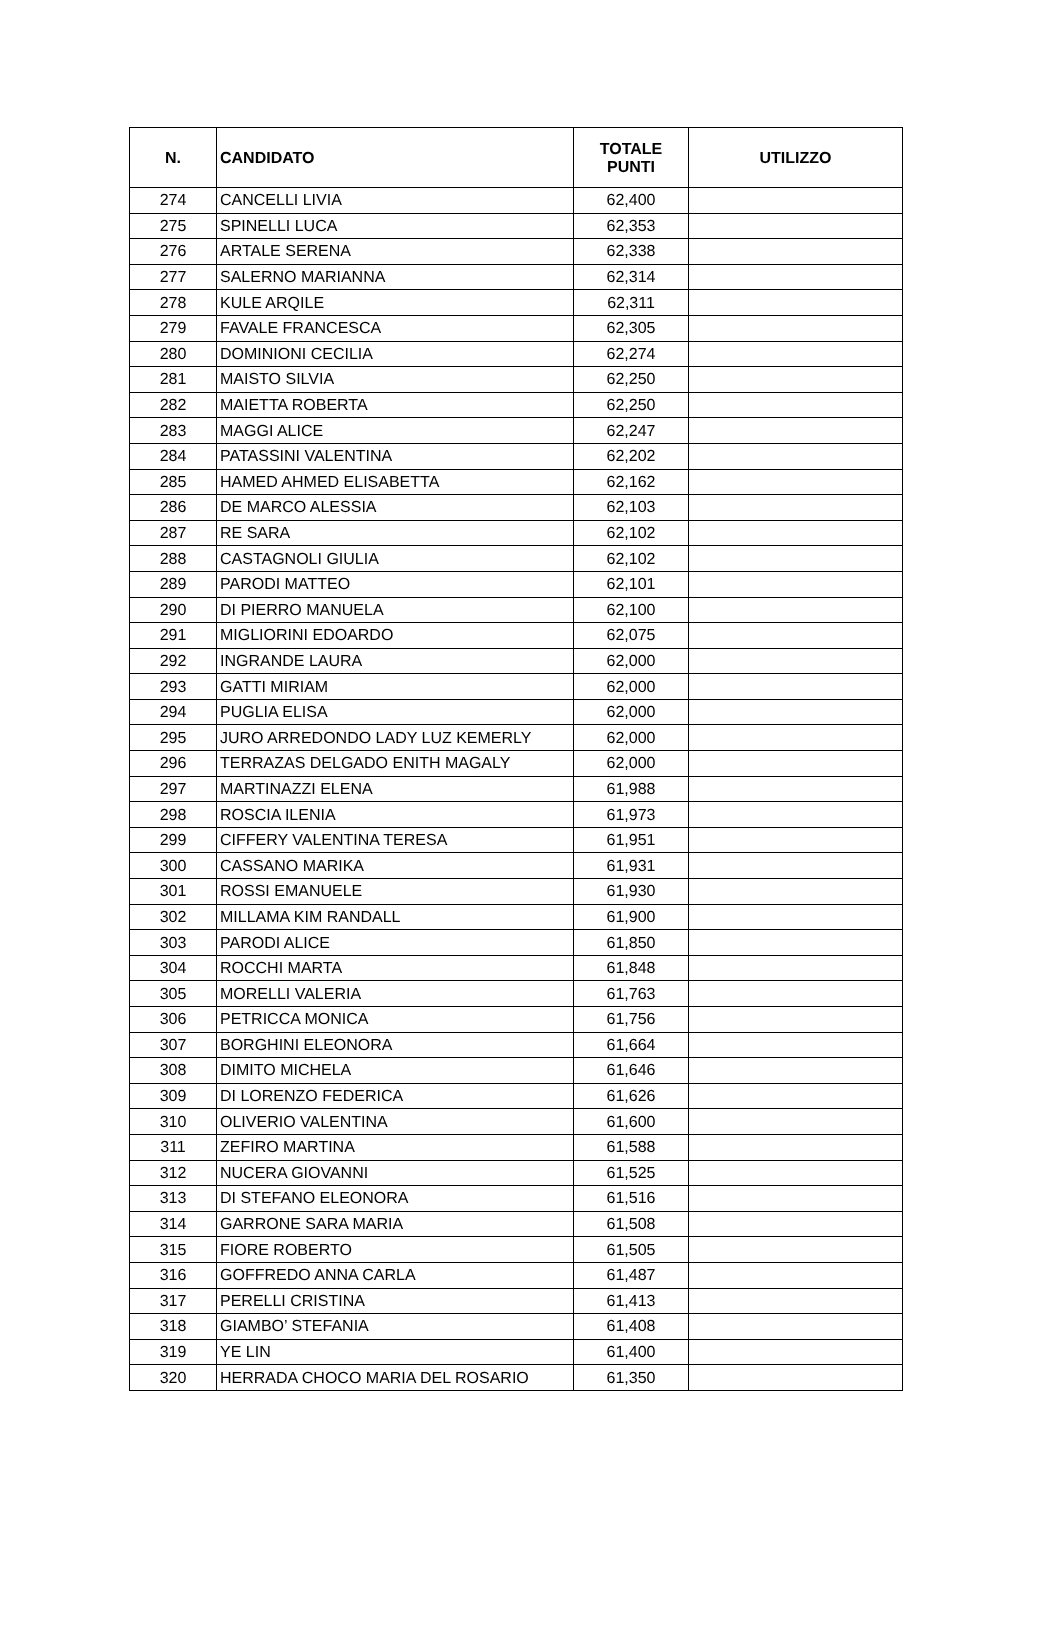| N. | CANDIDATO | TOTALE PUNTI | UTILIZZO |
| --- | --- | --- | --- |
| 274 | CANCELLI LIVIA | 62,400 | |
| 275 | SPINELLI LUCA | 62,353 | |
| 276 | ARTALE SERENA | 62,338 | |
| 277 | SALERNO MARIANNA | 62,314 | |
| 278 | KULE ARQILE | 62,311 | |
| 279 | FAVALE FRANCESCA | 62,305 | |
| 280 | DOMINIONI CECILIA | 62,274 | |
| 281 | MAISTO SILVIA | 62,250 | |
| 282 | MAIETTA ROBERTA | 62,250 | |
| 283 | MAGGI ALICE | 62,247 | |
| 284 | PATASSINI VALENTINA | 62,202 | |
| 285 | HAMED AHMED ELISABETTA | 62,162 | |
| 286 | DE MARCO ALESSIA | 62,103 | |
| 287 | RE SARA | 62,102 | |
| 288 | CASTAGNOLI GIULIA | 62,102 | |
| 289 | PARODI MATTEO | 62,101 | |
| 290 | DI PIERRO MANUELA | 62,100 | |
| 291 | MIGLIORINI EDOARDO | 62,075 | |
| 292 | INGRANDE LAURA | 62,000 | |
| 293 | GATTI MIRIAM | 62,000 | |
| 294 | PUGLIA ELISA | 62,000 | |
| 295 | JURO ARREDONDO LADY LUZ KEMERLY | 62,000 | |
| 296 | TERRAZAS DELGADO ENITH MAGALY | 62,000 | |
| 297 | MARTINAZZI ELENA | 61,988 | |
| 298 | ROSCIA ILENIA | 61,973 | |
| 299 | CIFFERY VALENTINA TERESA | 61,951 | |
| 300 | CASSANO MARIKA | 61,931 | |
| 301 | ROSSI EMANUELE | 61,930 | |
| 302 | MILLAMA KIM RANDALL | 61,900 | |
| 303 | PARODI ALICE | 61,850 | |
| 304 | ROCCHI MARTA | 61,848 | |
| 305 | MORELLI VALERIA | 61,763 | |
| 306 | PETRICCA MONICA | 61,756 | |
| 307 | BORGHINI ELEONORA | 61,664 | |
| 308 | DIMITO MICHELA | 61,646 | |
| 309 | DI LORENZO FEDERICA | 61,626 | |
| 310 | OLIVERIO VALENTINA | 61,600 | |
| 311 | ZEFIRO MARTINA | 61,588 | |
| 312 | NUCERA GIOVANNI | 61,525 | |
| 313 | DI STEFANO ELEONORA | 61,516 | |
| 314 | GARRONE SARA MARIA | 61,508 | |
| 315 | FIORE ROBERTO | 61,505 | |
| 316 | GOFFREDO ANNA CARLA | 61,487 | |
| 317 | PERELLI CRISTINA | 61,413 | |
| 318 | GIAMBO’ STEFANIA | 61,408 | |
| 319 | YE LIN | 61,400 | |
| 320 | HERRADA CHOCO MARIA DEL ROSARIO | 61,350 | |